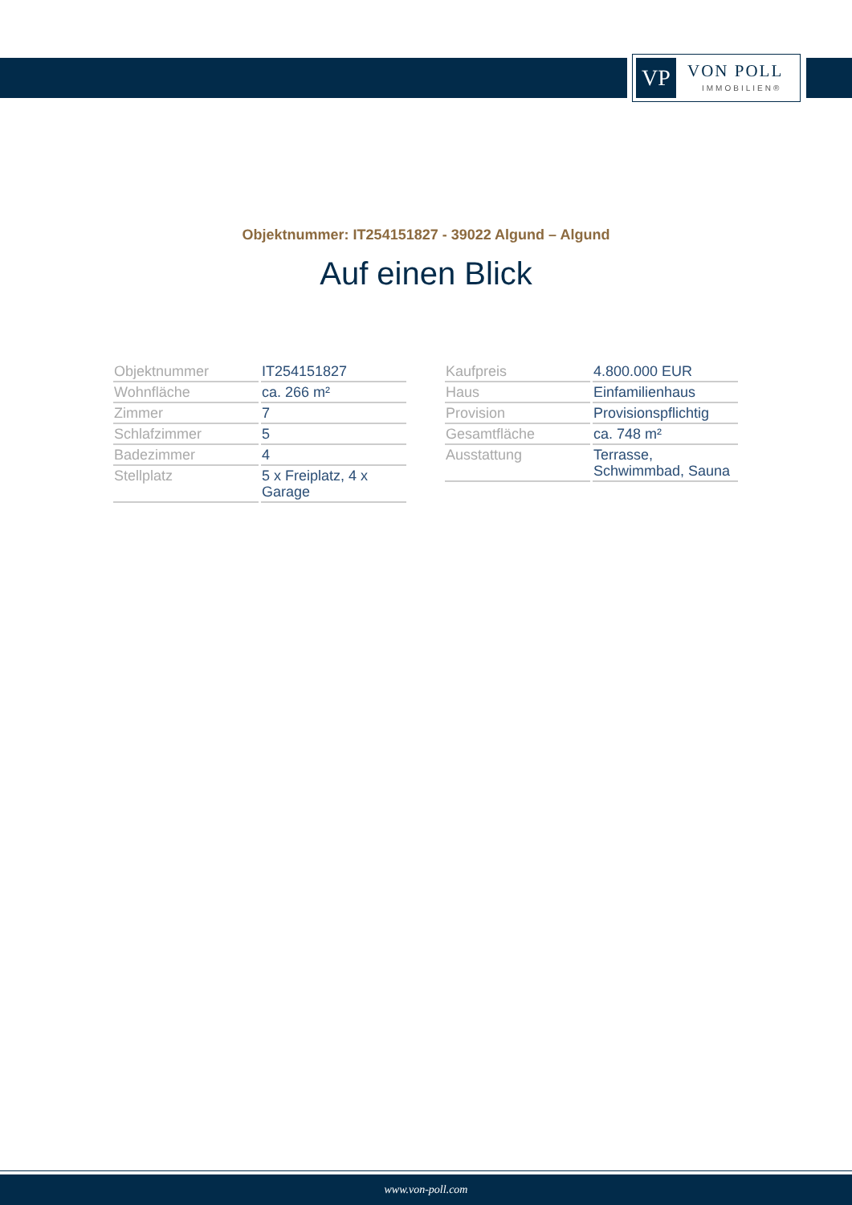VP VON POLL
IMMOBILIEN®
Objektnummer: IT254151827 - 39022 Algund – Algund
Auf einen Blick
| Objektnummer | IT254151827 |
| Wohnfläche | ca. 266 m² |
| Zimmer | 7 |
| Schlafzimmer | 5 |
| Badezimmer | 4 |
| Stellplatz | 5 x Freiplatz, 4 x Garage |
| Kaufpreis | 4.800.000 EUR |
| Haus | Einfamilienhaus |
| Provision | Provisionspflichtig |
| Gesamtfläche | ca. 748 m² |
| Ausstattung | Terrasse, Schwimmbad, Sauna |
www.von-poll.com